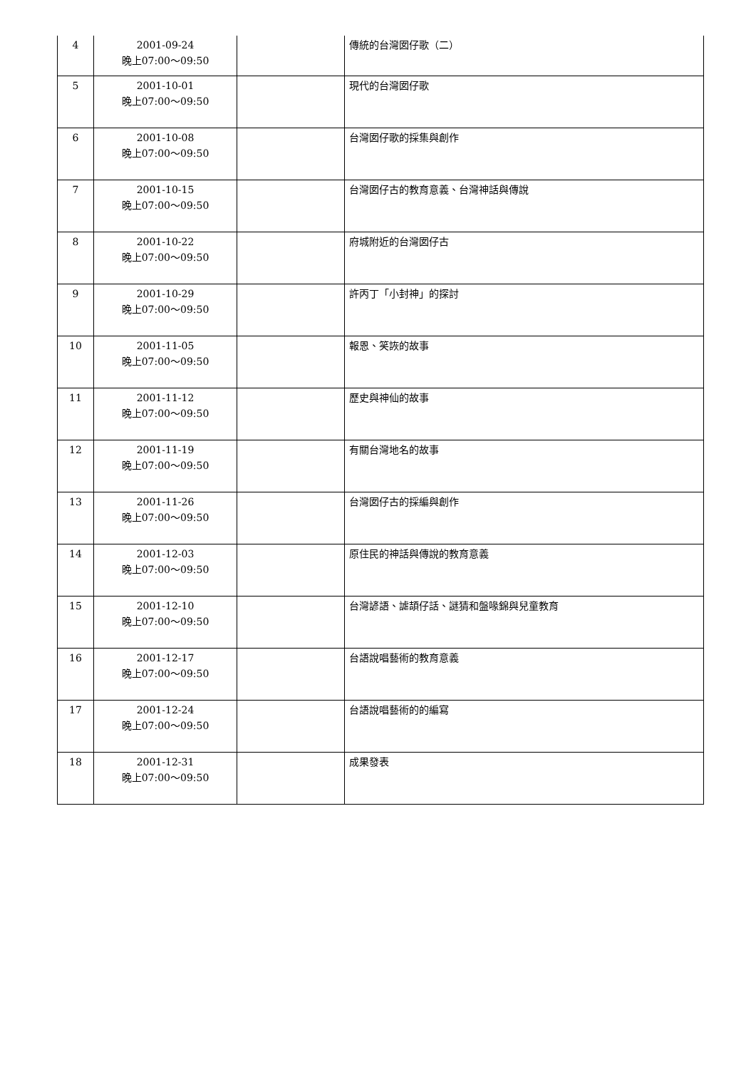| 4 | 2001-09-24 晚上07:00～09:50 | | 傳統的台灣囡仔歌（二） |
| 5 | 2001-10-01 晚上07:00～09:50 | | 現代的台灣囡仔歌 |
| 6 | 2001-10-08 晚上07:00～09:50 | | 台灣囡仔歌的採集與創作 |
| 7 | 2001-10-15 晚上07:00～09:50 | | 台灣囡仔古的教育意義、台灣神話與傳說 |
| 8 | 2001-10-22 晚上07:00～09:50 | | 府城附近的台灣囡仔古 |
| 9 | 2001-10-29 晚上07:00～09:50 | | 許丙丁「小封神」的探討 |
| 10 | 2001-11-05 晚上07:00～09:50 | | 報恩、笑詼的故事 |
| 11 | 2001-11-12 晚上07:00～09:50 | | 歷史與神仙的故事 |
| 12 | 2001-11-19 晚上07:00～09:50 | | 有關台灣地名的故事 |
| 13 | 2001-11-26 晚上07:00～09:50 | | 台灣囡仔古的採編與創作 |
| 14 | 2001-12-03 晚上07:00～09:50 | | 原住民的神話與傳說的教育意義 |
| 15 | 2001-12-10 晚上07:00～09:50 | | 台灣諺語、謔頡仔話、謎猜和盤喙錦與兒童教育 |
| 16 | 2001-12-17 晚上07:00～09:50 | | 台語說唱藝術的教育意義 |
| 17 | 2001-12-24 晚上07:00～09:50 | | 台語說唱藝術的的編寫 |
| 18 | 2001-12-31 晚上07:00～09:50 | | 成果發表 |